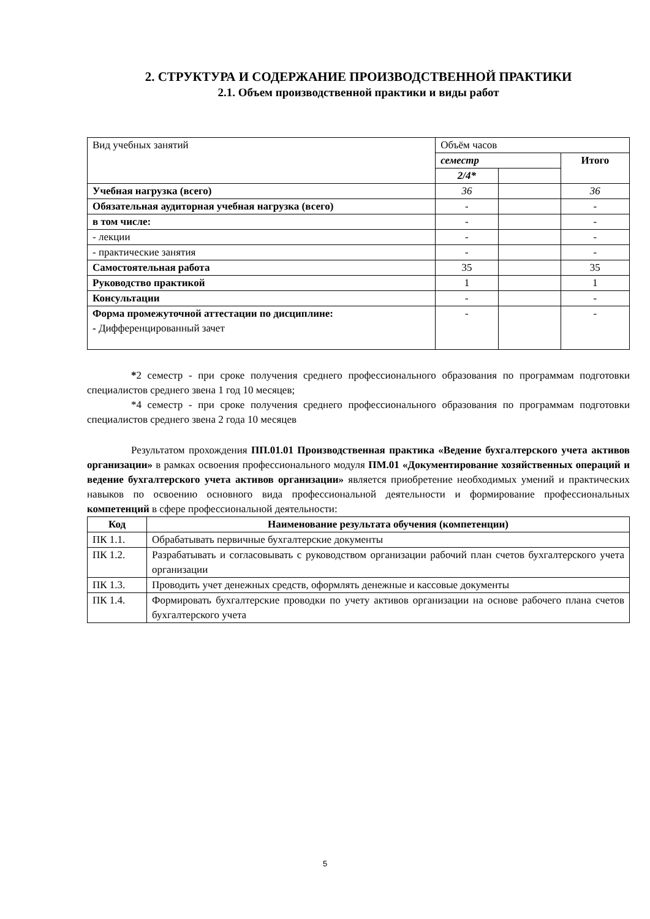2. СТРУКТУРА И СОДЕРЖАНИЕ ПРОИЗВОДСТВЕННОЙ ПРАКТИКИ
2.1. Объем производственной практики и виды работ
| Вид учебных занятий | Объём часов | | |
| | семестр | | Итого |
| | 2/4* | | |
| Учебная нагрузка (всего) | 36 | | 36 |
| Обязательная аудиторная учебная нагрузка (всего) | - | | - |
| в том числе: | - | | - |
| - лекции | - | | - |
| - практические занятия | - | | - |
| Самостоятельная работа | 35 | | 35 |
| Руководство практикой | 1 | | 1 |
| Консультации | - | | - |
| Форма промежуточной аттестации по дисциплине: - Дифференцированный зачет | - | | - |
*2 семестр - при сроке получения среднего профессионального образования по программам подготовки специалистов среднего звена 1 год 10 месяцев;
*4 семестр - при сроке получения среднего профессионального образования по программам подготовки специалистов среднего звена 2 года 10 месяцев
Результатом прохождения ПП.01.01 Производственная практика «Ведение бухгалтерского учета активов организации» в рамках освоения профессионального модуля ПМ.01 «Документирование хозяйственных операций и ведение бухгалтерского учета активов организации» является приобретение необходимых умений и практических навыков по освоению основного вида профессиональной деятельности и формирование профессиональных компетенций в сфере профессиональной деятельности:
| Код | Наименование результата обучения (компетенции) |
| --- | --- |
| ПК 1.1. | Обрабатывать первичные бухгалтерские документы |
| ПК 1.2. | Разрабатывать и согласовывать с руководством организации рабочий план счетов бухгалтерского учета организации |
| ПК 1.3. | Проводить учет денежных средств, оформлять денежные и кассовые документы |
| ПК 1.4. | Формировать бухгалтерские проводки по учету активов организации на основе рабочего плана счетов бухгалтерского учета |
5